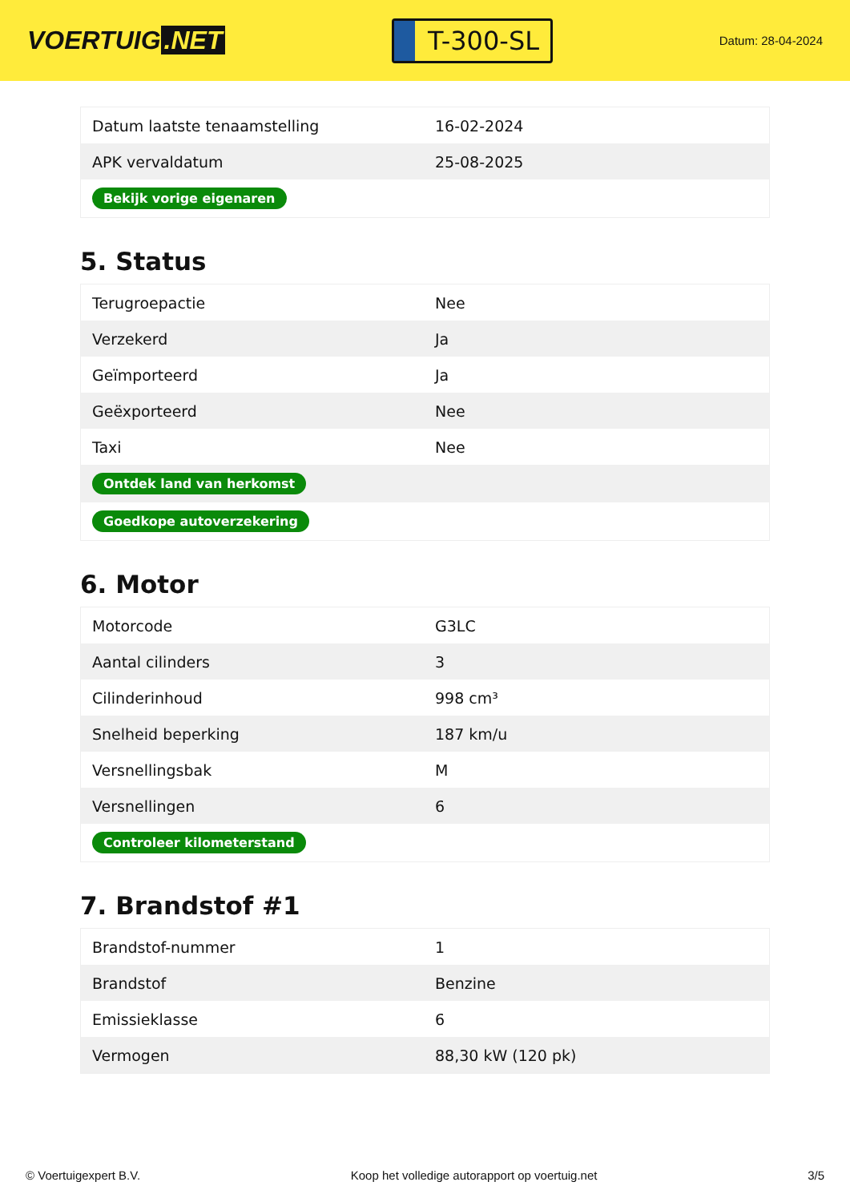VOERTUIG.NET
T-300-SL
Datum: 28-04-2024
| Datum laatste tenaamstelling | 16-02-2024 |
| APK vervaldatum | 25-08-2025 |
| Bekijk vorige eigenaren | |
5. Status
| Terugroepactie | Nee |
| Verzekerd | Ja |
| Geïmporteerd | Ja |
| Geëxporteerd | Nee |
| Taxi | Nee |
| Ontdek land van herkomst | |
| Goedkope autoverzekering | |
6. Motor
| Motorcode | G3LC |
| Aantal cilinders | 3 |
| Cilinderinhoud | 998 cm³ |
| Snelheid beperking | 187 km/u |
| Versnellingsbak | M |
| Versnellingen | 6 |
| Controleer kilometerstand | |
7. Brandstof #1
| Brandstof-nummer | 1 |
| Brandstof | Benzine |
| Emissieklasse | 6 |
| Vermogen | 88,30 kW (120 pk) |
© Voertuigexpert B.V. Koop het volledige autorapport op voertuig.net 3/5